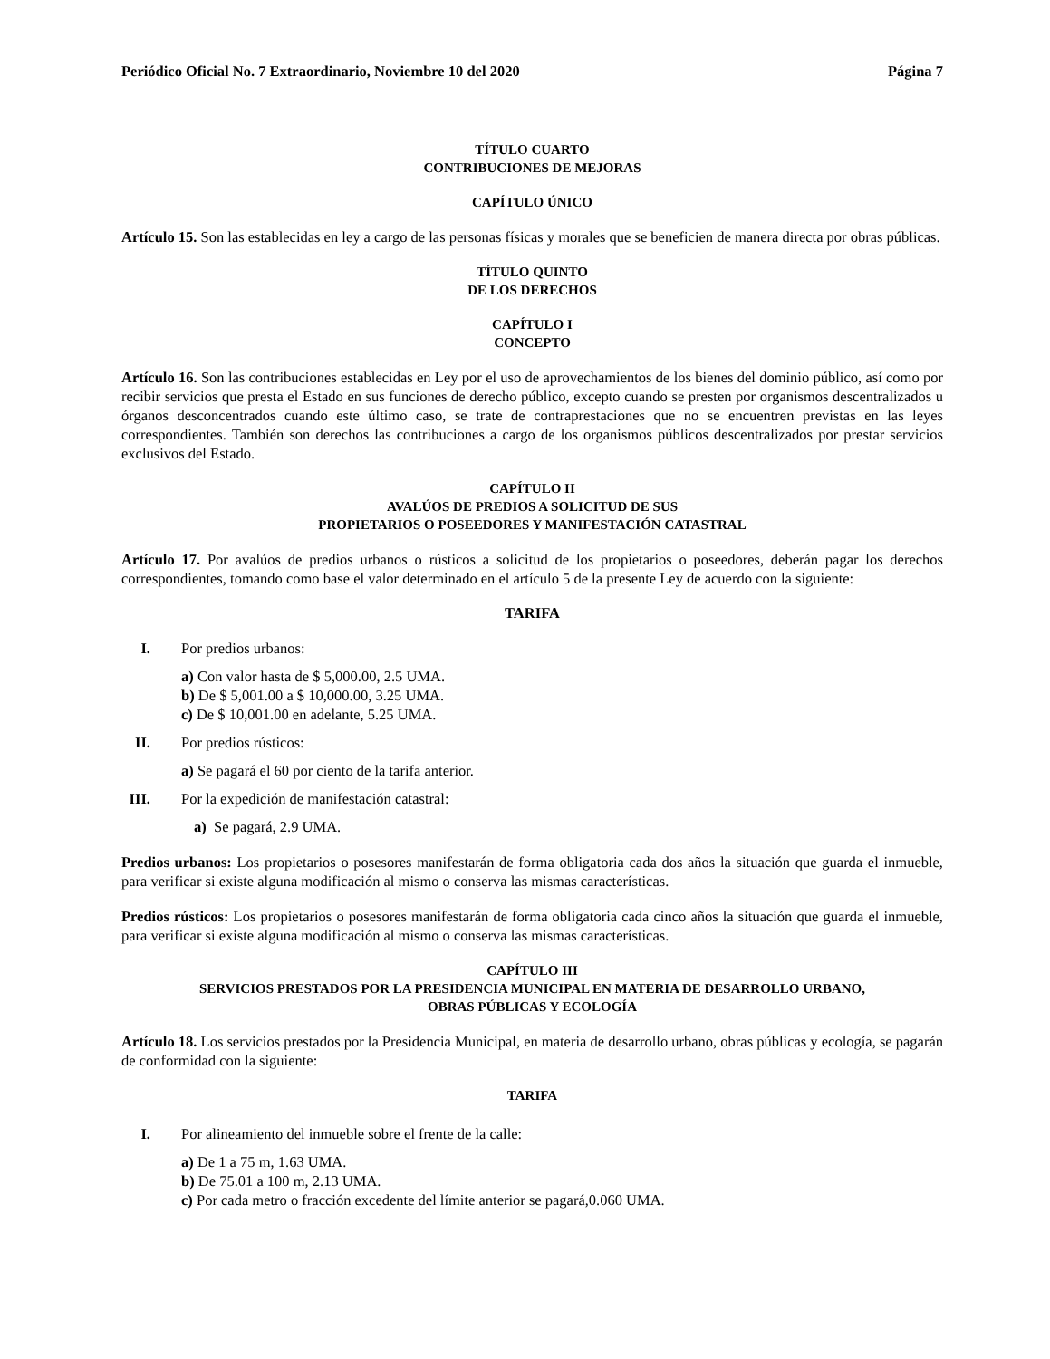Periódico Oficial No. 7 Extraordinario, Noviembre 10 del 2020 Página 7
TÍTULO CUARTO
CONTRIBUCIONES DE MEJORAS
CAPÍTULO ÚNICO
Artículo 15. Son las establecidas en ley a cargo de las personas físicas y morales que se beneficien de manera directa por obras públicas.
TÍTULO QUINTO
DE LOS DERECHOS
CAPÍTULO I
CONCEPTO
Artículo 16. Son las contribuciones establecidas en Ley por el uso de aprovechamientos de los bienes del dominio público, así como por recibir servicios que presta el Estado en sus funciones de derecho público, excepto cuando se presten por organismos descentralizados u órganos desconcentrados cuando este último caso, se trate de contraprestaciones que no se encuentren previstas en las leyes correspondientes. También son derechos las contribuciones a cargo de los organismos públicos descentralizados por prestar servicios exclusivos del Estado.
CAPÍTULO II
AVALÚOS DE PREDIOS A SOLICITUD DE SUS
PROPIETARIOS O POSEEDORES Y MANIFESTACIÓN CATASTRAL
Artículo 17. Por avalúos de predios urbanos o rústicos a solicitud de los propietarios o poseedores, deberán pagar los derechos correspondientes, tomando como base el valor determinado en el artículo 5 de la presente Ley de acuerdo con la siguiente:
TARIFA
I. Por predios urbanos:
a) Con valor hasta de $ 5,000.00, 2.5 UMA.
b) De $ 5,001.00 a $ 10,000.00, 3.25 UMA.
c) De $ 10,001.00 en adelante, 5.25 UMA.
II. Por predios rústicos:
a) Se pagará el 60 por ciento de la tarifa anterior.
III. Por la expedición de manifestación catastral:
a) Se pagará, 2.9 UMA.
Predios urbanos: Los propietarios o posesores manifestarán de forma obligatoria cada dos años la situación que guarda el inmueble, para verificar si existe alguna modificación al mismo o conserva las mismas características.
Predios rústicos: Los propietarios o posesores manifestarán de forma obligatoria cada cinco años la situación que guarda el inmueble, para verificar si existe alguna modificación al mismo o conserva las mismas características.
CAPÍTULO III
SERVICIOS PRESTADOS POR LA PRESIDENCIA MUNICIPAL EN MATERIA DE DESARROLLO URBANO,
OBRAS PÚBLICAS Y ECOLOGÍA
Artículo 18. Los servicios prestados por la Presidencia Municipal, en materia de desarrollo urbano, obras públicas y ecología, se pagarán de conformidad con la siguiente:
TARIFA
I. Por alineamiento del inmueble sobre el frente de la calle:
a) De 1 a 75 m, 1.63 UMA.
b) De 75.01 a 100 m, 2.13 UMA.
c) Por cada metro o fracción excedente del límite anterior se pagará,0.060 UMA.